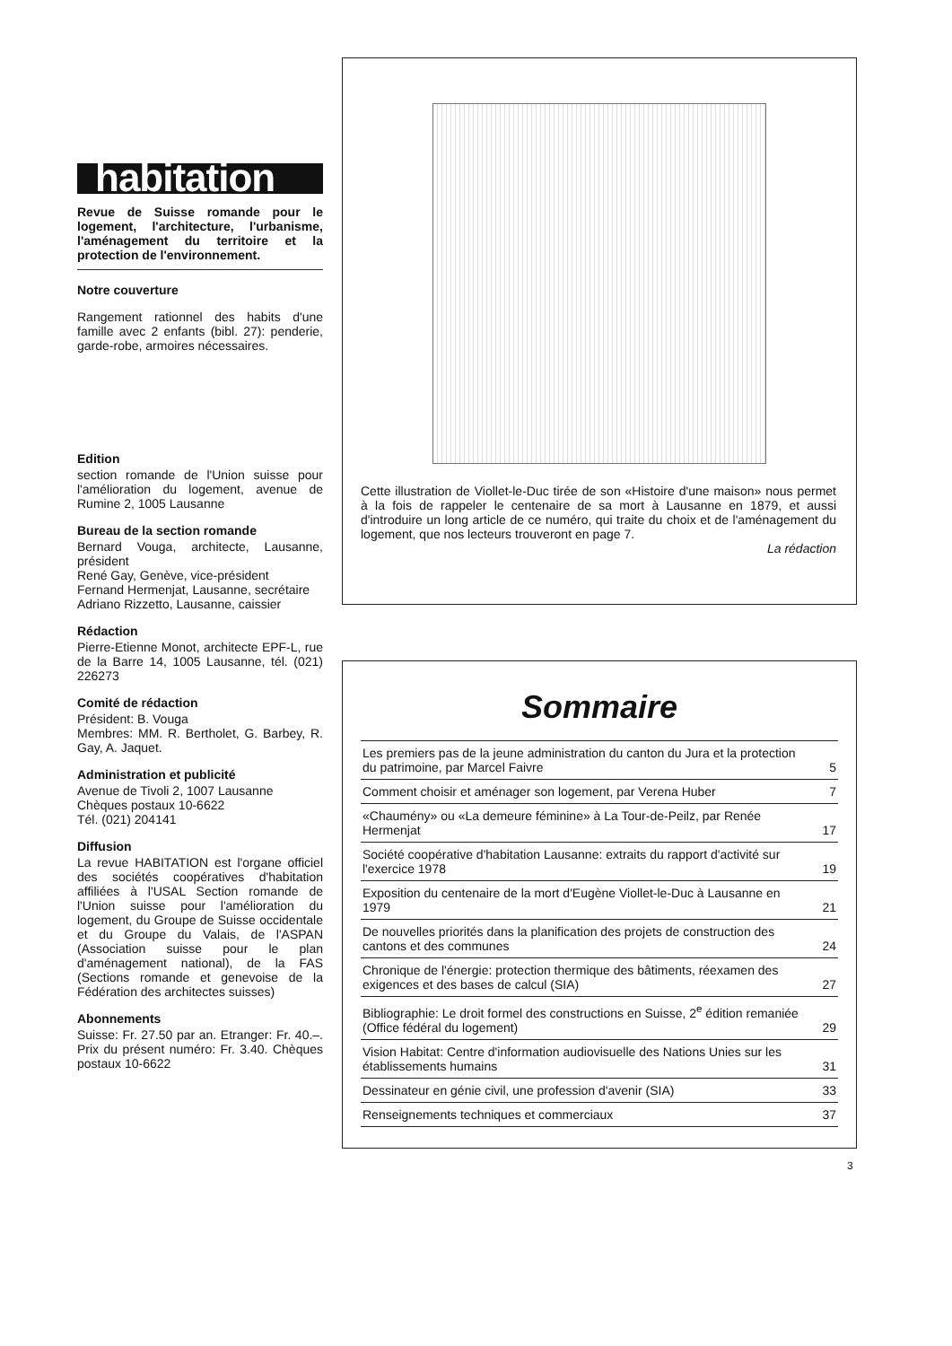habitation
Revue de Suisse romande pour le logement, l'architecture, l'urbanisme, l'aménagement du territoire et la protection de l'environnement.
Notre couverture
Rangement rationnel des habits d'une famille avec 2 enfants (bibl. 27): penderie, garde-robe, armoires nécessaires.
Edition
section romande de l'Union suisse pour l'amélioration du logement, avenue de Rumine 2, 1005 Lausanne
Bureau de la section romande
Bernard Vouga, architecte, Lausanne, président
René Gay, Genève, vice-président
Fernand Hermenjat, Lausanne, secrétaire
Adriano Rizzetto, Lausanne, caissier
Rédaction
Pierre-Etienne Monot, architecte EPF-L, rue de la Barre 14, 1005 Lausanne, tél. (021) 226273
Comité de rédaction
Président: B. Vouga
Membres: MM. R. Bertholet, G. Barbey, R. Gay, A. Jaquet.
Administration et publicité
Avenue de Tivoli 2, 1007 Lausanne
Chèques postaux 10-6622
Tél. (021) 204141
Diffusion
La revue HABITATION est l'organe officiel des sociétés coopératives d'habitation affiliées à l'USAL Section romande de l'Union suisse pour l'amélioration du logement, du Groupe de Suisse occidentale et du Groupe du Valais, de l'ASPAN (Association suisse pour le plan d'aménagement national), de la FAS (Sections romande et genevoise de la Fédération des architectes suisses)
Abonnements
Suisse: Fr. 27.50 par an. Etranger: Fr. 40.–. Prix du présent numéro: Fr. 3.40. Chèques postaux 10-6622
Cette illustration de Viollet-le-Duc tirée de son «Histoire d'une maison» nous permet à la fois de rappeler le centenaire de sa mort à Lausanne en 1879, et aussi d'introduire un long article de ce numéro, qui traite du choix et de l'aménagement du logement, que nos lecteurs trouveront en page 7.
La rédaction
Sommaire
| Les premiers pas de la jeune administration du canton du Jura et la protection du patrimoine, par Marcel Faivre | 5 |
| Comment choisir et aménager son logement, par Verena Huber | 7 |
| «Chaumény» ou «La demeure féminine» à La Tour-de-Peilz, par Renée Hermenjat | 17 |
| Société coopérative d'habitation Lausanne: extraits du rapport d'activité sur l'exercice 1978 | 19 |
| Exposition du centenaire de la mort d'Eugène Viollet-le-Duc à Lausanne en 1979 | 21 |
| De nouvelles priorités dans la planification des projets de construction des cantons et des communes | 24 |
| Chronique de l'énergie: protection thermique des bâtiments, réexamen des exigences et des bases de calcul (SIA) | 27 |
| Bibliographie: Le droit formel des constructions en Suisse, 2<sup>e</sup> édition remaniée (Office fédéral du logement) | 29 |
| Vision Habitat: Centre d'information audiovisuelle des Nations Unies sur les établissements humains | 31 |
| Dessinateur en génie civil, une profession d'avenir (SIA) | 33 |
| Renseignements techniques et commerciaux | 37 |
3